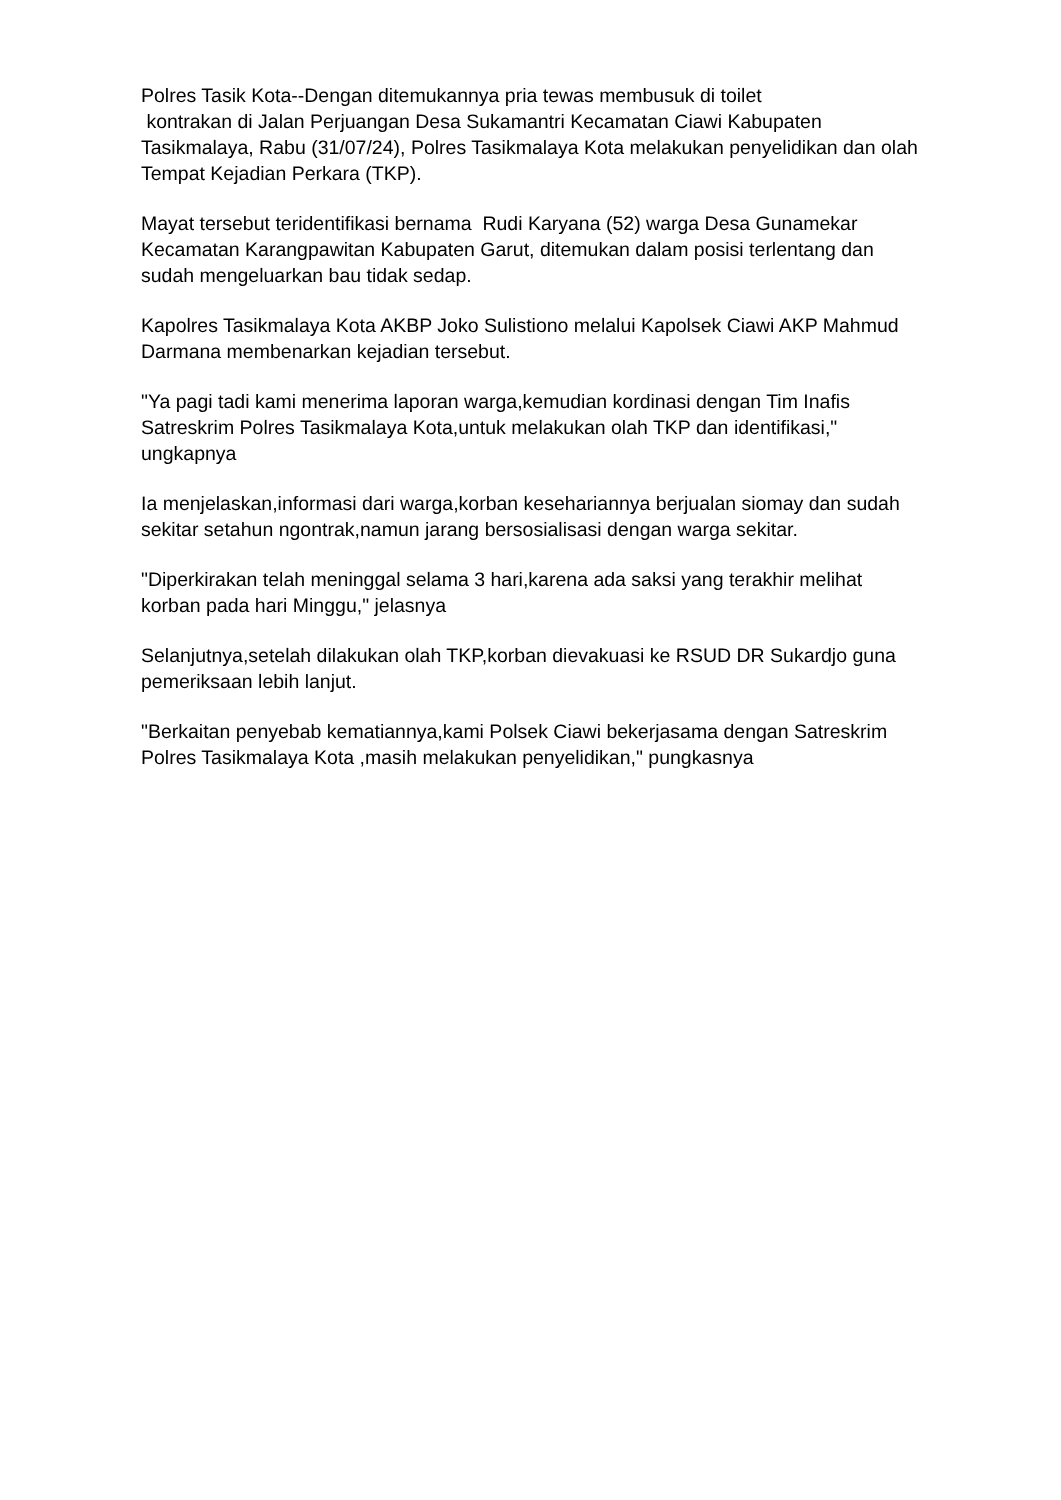Polres Tasik Kota--Dengan ditemukannya pria tewas membusuk di toilet
kontrakan di Jalan Perjuangan Desa Sukamantri Kecamatan Ciawi Kabupaten Tasikmalaya, Rabu (31/07/24), Polres Tasikmalaya Kota melakukan penyelidikan dan olah Tempat Kejadian Perkara (TKP).
Mayat tersebut teridentifikasi bernama Rudi Karyana (52) warga Desa Gunamekar Kecamatan Karangpawitan Kabupaten Garut, ditemukan dalam posisi terlentang dan sudah mengeluarkan bau tidak sedap.
Kapolres Tasikmalaya Kota AKBP Joko Sulistiono melalui Kapolsek Ciawi AKP Mahmud Darmana membenarkan kejadian tersebut.
"Ya pagi tadi kami menerima laporan warga,kemudian kordinasi dengan Tim Inafis Satreskrim Polres Tasikmalaya Kota,untuk melakukan olah TKP dan identifikasi," ungkapnya
Ia menjelaskan,informasi dari warga,korban kesehariannya berjualan siomay dan sudah sekitar setahun ngontrak,namun jarang bersosialisasi dengan warga sekitar.
"Diperkirakan telah meninggal selama 3 hari,karena ada saksi yang terakhir melihat korban pada hari Minggu," jelasnya
Selanjutnya,setelah dilakukan olah TKP,korban dievakuasi ke RSUD DR Sukardjo guna pemeriksaan lebih lanjut.
"Berkaitan penyebab kematiannya,kami Polsek Ciawi bekerjasama dengan Satreskrim Polres Tasikmalaya Kota ,masih melakukan penyelidikan," pungkasnya